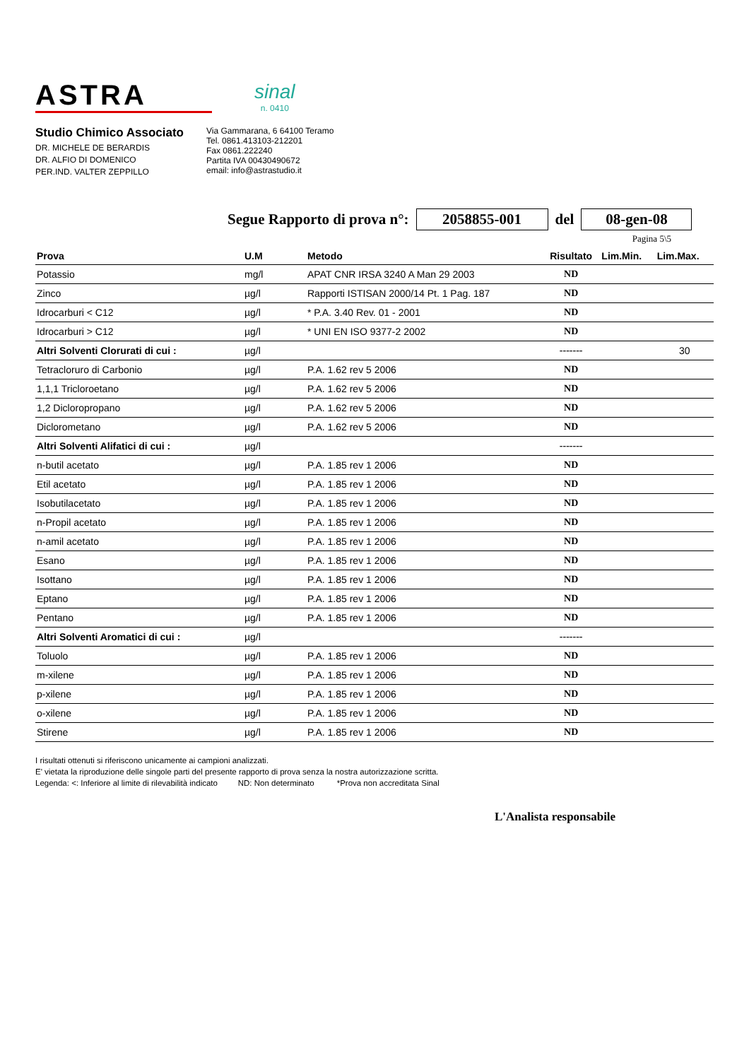ASTRA
sinal
n. 0410
Studio Chimico Associato
DR. MICHELE DE BERARDIS
DR. ALFIO DI DOMENICO
PER.IND. VALTER ZEPPILLO
Via Gammarana, 6 64100 Teramo
Tel. 0861.413103-212201
Fax 0861.222240
Partita IVA 00430490672
email: info@astrastudio.it
Segue Rapporto di prova n°: 2058855-001 del 08-gen-08
Pagina 5\5
| Prova | U.M | Metodo | Risultato | Lim.Min. | Lim.Max. |
| --- | --- | --- | --- | --- | --- |
| Potassio | mg/l | APAT CNR IRSA 3240 A Man 29 2003 | ND | | |
| Zinco | µg/l | Rapporti ISTISAN 2000/14 Pt. 1 Pag. 187 | ND | | |
| Idrocarburi < C12 | µg/l | * P.A. 3.40 Rev. 01 - 2001 | ND | | |
| Idrocarburi > C12 | µg/l | * UNI EN ISO 9377-2 2002 | ND | | |
| Altri Solventi Clorurati di cui : | µg/l | | ------- | | 30 |
| Tetracloruro di Carbonio | µg/l | P.A. 1.62 rev 5 2006 | ND | | |
| 1,1,1 Tricloroetano | µg/l | P.A. 1.62 rev 5 2006 | ND | | |
| 1,2 Dicloropropano | µg/l | P.A. 1.62 rev 5 2006 | ND | | |
| Diclorometano | µg/l | P.A. 1.62 rev 5 2006 | ND | | |
| Altri Solventi Alifatici di cui : | µg/l | | ------- | | |
| n-butil acetato | µg/l | P.A. 1.85 rev 1 2006 | ND | | |
| Etil acetato | µg/l | P.A. 1.85 rev 1 2006 | ND | | |
| Isobutilacetato | µg/l | P.A. 1.85 rev 1 2006 | ND | | |
| n-Propil acetato | µg/l | P.A. 1.85 rev 1 2006 | ND | | |
| n-amil acetato | µg/l | P.A. 1.85 rev 1 2006 | ND | | |
| Esano | µg/l | P.A. 1.85 rev 1 2006 | ND | | |
| Isottano | µg/l | P.A. 1.85 rev 1 2006 | ND | | |
| Eptano | µg/l | P.A. 1.85 rev 1 2006 | ND | | |
| Pentano | µg/l | P.A. 1.85 rev 1 2006 | ND | | |
| Altri Solventi Aromatici di cui : | µg/l | | ------- | | |
| Toluolo | µg/l | P.A. 1.85 rev 1 2006 | ND | | |
| m-xilene | µg/l | P.A. 1.85 rev 1 2006 | ND | | |
| p-xilene | µg/l | P.A. 1.85 rev 1 2006 | ND | | |
| o-xilene | µg/l | P.A. 1.85 rev 1 2006 | ND | | |
| Stirene | µg/l | P.A. 1.85 rev 1 2006 | ND | | |
I risultati ottenuti si riferiscono unicamente ai campioni analizzati.
E' vietata la riproduzione delle singole parti del presente rapporto di prova senza la nostra autorizzazione scritta.
Legenda: <: Inferiore al limite di rilevabilità indicato ND: Non determinato *Prova non accreditata Sinal
L'Analista responsabile